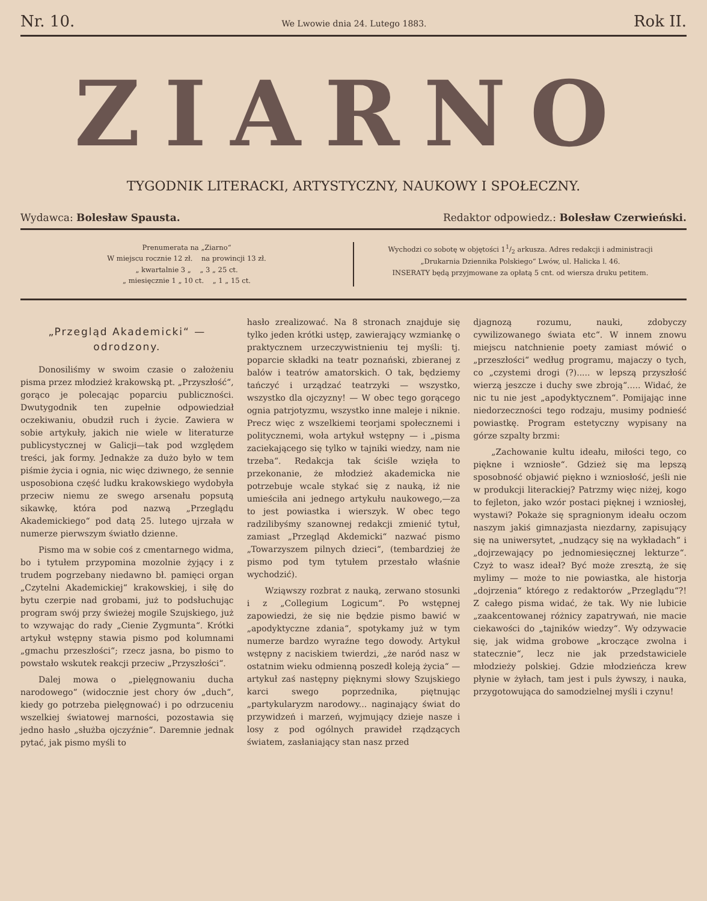Nr. 10. We Lwowie dnia 24. Lutego 1883. Rok II.
ZIARNO
TYGODNIK LITERACKI, ARTYSTYCZNY, NAUKOWY I SPOŁECZNY.
Wydawca: Bolesław Spausta. Redaktor odpowiedz.: Bolesław Czerwieński.
Prenumerata na „Ziarno“
W miejscu rocznie 12 zł. na prowincji 13 zł.
„ kwartalnie 3 „ „ 3 „ 25 ct.
„ miesięcznie 1 „ 10 ct. „ 1 „ 15 ct.
Wychodzi co sobotę w objętości 11/2 arkusza. Adres redakcji i administracji
„Drukarnia Dziennika Polskiego“ Lwów, ul. Halicka l. 46.
INSERATY będą przyjmowane za opłatą 5 cnt. od wiersza druku petitem.
„Przegląd Akademicki“ — odrodzony.
Donosiliśmy w swoim czasie o założeniu pisma przez młodzież krakowską pt. „Przyszłość“, gorąco je polecając poparciu publiczności. Dwutygodnik ten zupełnie odpowiedział oczekiwaniu, obudził ruch i życie. Zawiera w sobie artykuły, jakich nie wiele w literaturze publicystycznej w Galicji—tak pod względem treści, jak formy. Jednakże za dużo było w tem piśmie życia i ognia, nic więc dziwnego, że sennie usposobiona część ludku krakowskiego wydobyła przeciw niemu ze swego arsenału popsutą sikawkę, która pod nazwą „Przeglądu Akademickiego“ pod datą 25. lutego ujrzała w numerze pierwszym światło dzienne.
Pismo ma w sobie coś z cmentarnego widma, bo i tytułem przypomina mozolnie żyjący i z trudem pogrzebany niedawno bł. pamięci organ „Czytelni Akademickiej“ krakowskiej, i siłę do bytu czerpie nad grobami, już to podsłuchując program swój przy świeżej mogile Szujskiego, już to wzywając do rady „Cienie Zygmunta“. Krótki artykuł wstępny stawia pismo pod kolumnami „gmachu przeszłości“; rzecz jasna, bo pismo to powstało wskutek reakcji przeciw „Przyszłości“.
Dalej mowa o „pielęgnowaniu ducha narodowego“ (widocznie jest chory ów „duch“, kiedy go potrzeba pielęgnować) i po odrzuceniu wszelkiej światowej marności, pozostawia się jedno hasło „służba ojczyźnie“. Daremnie jednak pytać, jak pismo myśli to
hasło zrealizować. Na 8 stronach znajduje się tylko jeden krótki ustęp, zawierający wzmiankę o praktycznem urzeczywistnieniu tej myśli: tj. poparcie składki na teatr poznański, zbieranej z balów i teatrów amatorskich. O tak, będziemy tańczyć i urządzać teatrzyki — wszystko, wszystko dla ojczyzny! — W obec tego gorącego ognia patrjotyzmu, wszystko inne maleje i niknie. Precz więc z wszelkiemi teorjami społecznemi i politycznemi, woła artykuł wstępny — i „pisma zaciekającego się tylko w tajniki wiedzy, nam nie trzeba“. Redakcja tak ściśle wzięła to przekonanie, że młodzież akademicka nie potrzebuje wcale stykać się z nauką, iż nie umieściła ani jednego artykułu naukowego,—za to jest powiastka i wierszyk. W obec tego radzilibyśmy szanownej redakcji zmienić tytuł, zamiast „Przegląd Akdemicki“ nazwać pismo „Towarzyszem pilnych dzieci“, (tembardziej że pismo pod tym tytułem przestało właśnie wychodzić).
Wziąwszy rozbrat z nauką, zerwano stosunki i z „Collegium Logicum“. Po wstępnej zapowiedzi, że się nie będzie pismo bawić w „apodyktyczne zdania“, spotykamy już w tym numerze bardzo wyraźne tego dowody. Artykuł wstępny z naciskiem twierdzi, „że naród nasz w ostatnim wieku odmienną poszedł koleją życia“ — artykuł zaś następny pięknymi słowy Szujskiego karci swego poprzednika, piętnując „partykularyzm narodowy... naginający świat do przywidzeń i marzeń, wyjmujący dzieje nasze i losy z pod ogólnych prawideł rządzących światem, zasłaniający stan nasz przed
djagnozą rozumu, nauki, zdobyczy cywilizowanego świata etc“. W innem znowu miejscu natchnienie poety zamiast mówić o „przeszłości“ według programu, majaczy o tych, co „czystemi drogi (?)..... w lepszą przyszłość wierzą jeszcze i duchy swe zbroją“..... Widać, że nic tu nie jest „apodyktycznem“. Pomijając inne niedorzeczności tego rodzaju, musimy podnieść powiastkę. Program estetyczny wypisany na górze szpalty brzmi:
„Zachowanie kultu ideału, miłości tego, co piękne i wzniosłe“. Gdzież się ma lepszą sposobność objawić piękno i wzniosłość, jeśli nie w produkcji literackiej? Patrzmy więc niżej, kogo to fejleton, jako wzór postaci pięknej i wzniosłej, wystawi? Pokaże się spragnionym ideału oczom naszym jakiś gimnazjasta niezdarny, zapisujący się na uniwersytet, „nudzący się na wykładach“ i „dojrzewający po jednomiesięcznej lekturze“. Czyż to wasz ideał? Być może zresztą, że się mylimy — może to nie powiastka, ale historja „dojrzenia“ którego z redaktorów „Przeglądu“?! Z całego pisma widać, że tak. Wy nie lubicie „zaakcentowanej różnicy zapatrywań, nie macie ciekawości do „tajników wiedzy“. Wy odzywacie się, jak widma grobowe „kroczące zwolna i statecznie“, lecz nie jak przedstawiciele młodzieży polskiej. Gdzie młodzieńcza krew płynie w żyłach, tam jest i puls żywszy, i nauka, przygotowująca do samodzielnej myśli i czynu!